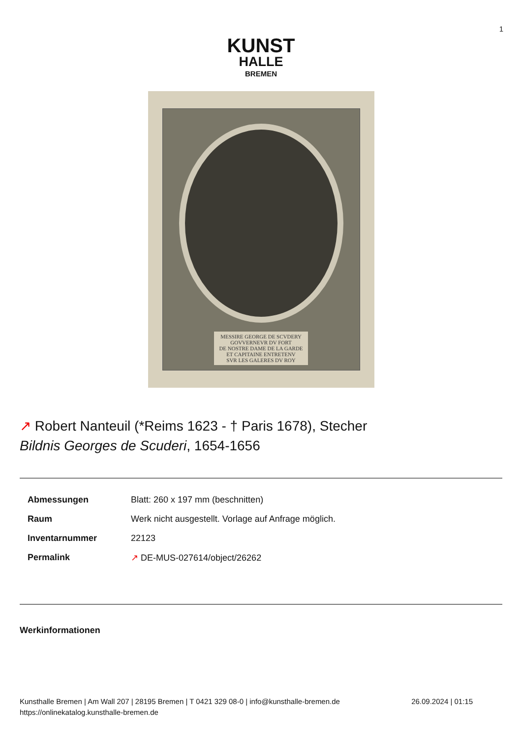1
KUNST
HALLE
BREMEN
MESSIRE GEORGE DE SCVDERY
GOVVERNEVR DV FORT
DE NOSTRE DAME DE LA GARDE
ET CAPITAINE ENTRETENV
SVR LES GALERES DV ROY
↗ Robert Nanteuil (*Reims 1623 - † Paris 1678), Stecher
Bildnis Georges de Scuderi, 1654-1656
| Abmessungen | Blatt: 260 x 197 mm (beschnitten) |
| Raum | Werk nicht ausgestellt. Vorlage auf Anfrage möglich. |
| Inventarnummer | 22123 |
| Permalink | ↗ DE-MUS-027614/object/26262 |
Werkinformationen
Kunsthalle Bremen | Am Wall 207 | 28195 Bremen | T 0421 329 08-0 | info@kunsthalle-bremen.de
https://onlinekatalog.kunsthalle-bremen.de
26.09.2024 | 01:15